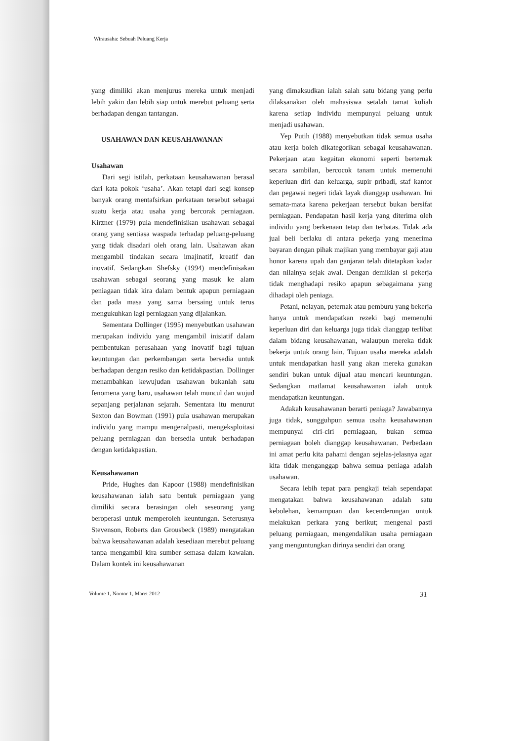Wirausaha: Sebuah Peluang Kerja
yang dimiliki akan menjurus mereka untuk menjadi lebih yakin dan lebih siap untuk merebut peluang serta berhadapan dengan tantangan.
USAHAWAN DAN KEUSAHAWANAN
Usahawan
Dari segi istilah, perkataan keusahawanan berasal dari kata pokok ‘usaha’. Akan tetapi dari segi konsep banyak orang mentafsirkan perkataan tersebut sebagai suatu kerja atau usaha yang bercorak perniagaan. Kirzner (1979) pula mendefinisikan usahawan sebagai orang yang sentiasa waspada terhadap peluang-peluang yang tidak disadari oleh orang lain. Usahawan akan mengambil tindakan secara imajinatif, kreatif dan inovatif. Sedangkan Shefsky (1994) mendefinisakan usahawan sebagai seorang yang masuk ke alam peniagaan tidak kira dalam bentuk apapun perniagaan dan pada masa yang sama bersaing untuk terus mengukuhkan lagi perniagaan yang dijalankan.
Sementara Dollinger (1995) menyebutkan usahawan merupakan individu yang mengambil inisiatif dalam pembentukan perusahaan yang inovatif bagi tujuan keuntungan dan perkembangan serta bersedia untuk berhadapan dengan resiko dan ketidakpastian. Dollinger menambahkan kewujudan usahawan bukanlah satu fenomena yang baru, usahawan telah muncul dan wujud sepanjang perjalanan sejarah. Sementara itu menurut Sexton dan Bowman (1991) pula usahawan merupakan individu yang mampu mengenalpasti, mengeksploitasi peluang perniagaan dan bersedia untuk berhadapan dengan ketidakpastian.
Keusahawanan
Pride, Hughes dan Kapoor (1988) mendefinisikan keusahawanan ialah satu bentuk perniagaan yang dimiliki secara berasingan oleh seseorang yang beroperasi untuk memperoleh keuntungan. Seterusnya Stevenson, Roberts dan Grousbeck (1989) mengatakan bahwa keusahawanan adalah kesediaan merebut peluang tanpa mengambil kira sumber semasa dalam kawalan. Dalam kontek ini keusahawanan
yang dimaksudkan ialah salah satu bidang yang perlu dilaksanakan oleh mahasiswa setalah tamat kuliah karena setiap individu mempunyai peluang untuk menjadi usahawan.
Yep Putih (1988) menyebutkan tidak semua usaha atau kerja boleh dikategorikan sebagai keusahawanan. Pekerjaan atau kegaitan ekonomi seperti berternak secara sambilan, bercocok tanam untuk memenuhi keperluan diri dan keluarga, supir pribadi, staf kantor dan pegawai negeri tidak layak dianggap usahawan. Ini semata-mata karena pekerjaan tersebut bukan bersifat perniagaan. Pendapatan hasil kerja yang diterima oleh individu yang berkenaan tetap dan terbatas. Tidak ada jual beli berlaku di antara pekerja yang menerima bayaran dengan pihak majikan yang membayar gaji atau honor karena upah dan ganjaran telah ditetapkan kadar dan nilainya sejak awal. Dengan demikian si pekerja tidak menghadapi resiko apapun sebagaimana yang dihadapi oleh peniaga.
Petani, nelayan, peternak atau pemburu yang bekerja hanya untuk mendapatkan rezeki bagi memenuhi keperluan diri dan keluarga juga tidak dianggap terlibat dalam bidang keusahawanan, walaupun mereka tidak bekerja untuk orang lain. Tujuan usaha mereka adalah untuk mendapatkan hasil yang akan mereka gunakan sendiri bukan untuk dijual atau mencari keuntungan. Sedangkan matlamat keusahawanan ialah untuk mendapatkan keuntungan.
Adakah keusahawanan berarti peniaga? Jawabannya juga tidak, sungguhpun semua usaha keusahawanan mempunyai ciri-ciri perniagaan, bukan semua perniagaan boleh dianggap keusahawanan. Perbedaan ini amat perlu kita pahami dengan sejelas-jelasnya agar kita tidak menganggap bahwa semua peniaga adalah usahawan.
Secara lebih tepat para pengkaji telah sependapat mengatakan bahwa keusahawanan adalah satu kebolehan, kemampuan dan kecenderungan untuk melakukan perkara yang berikut; mengenal pasti peluang perniagaan, mengendalikan usaha perniagaan yang menguntungkan dirinya sendiri dan orang
Volume 1, Nomor 1, Maret 2012 31